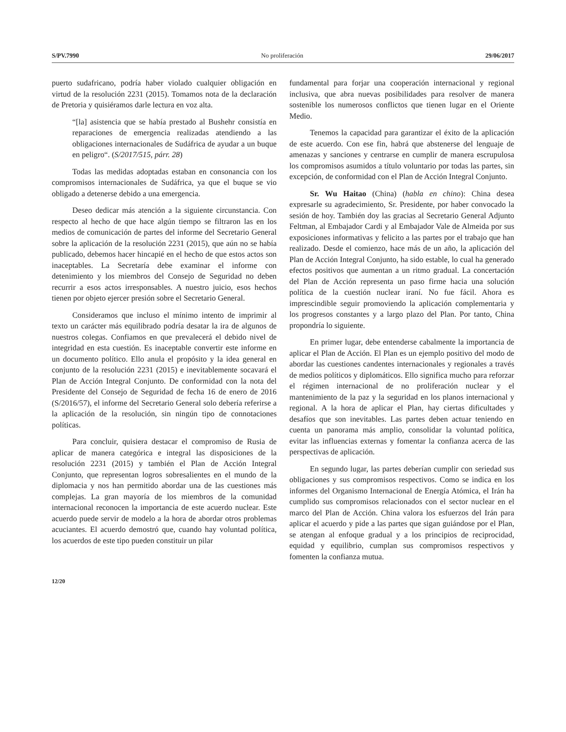S/PV.7990 No proliferación 29/06/2017
puerto sudafricano, podría haber violado cualquier obligación en virtud de la resolución 2231 (2015). Tomamos nota de la declaración de Pretoria y quisiéramos darle lectura en voz alta.
“[la] asistencia que se había prestado al Bushehr consistía en reparaciones de emergencia realizadas atendiendo a las obligaciones internacionales de Sudáfrica de ayudar a un buque en peligro“. (S/2017/515, párr. 28)
Todas las medidas adoptadas estaban en consonancia con los compromisos internacionales de Sudáfrica, ya que el buque se vio obligado a detenerse debido a una emergencia.
Deseo dedicar más atención a la siguiente circunstancia. Con respecto al hecho de que hace algún tiempo se filtraron las en los medios de comunicación de partes del informe del Secretario General sobre la aplicación de la resolución 2231 (2015), que aún no se había publicado, debemos hacer hincapié en el hecho de que estos actos son inaceptables. La Secretaría debe examinar el informe con detenimiento y los miembros del Consejo de Seguridad no deben recurrir a esos actos irresponsables. A nuestro juicio, esos hechos tienen por objeto ejercer presión sobre el Secretario General.
Consideramos que incluso el mínimo intento de imprimir al texto un carácter más equilibrado podría desatar la ira de algunos de nuestros colegas. Confiamos en que prevalecerá el debido nivel de integridad en esta cuestión. Es inaceptable convertir este informe en un documento político. Ello anula el propósito y la idea general en conjunto de la resolución 2231 (2015) e inevitablemente socavará el Plan de Acción Integral Conjunto. De conformidad con la nota del Presidente del Consejo de Seguridad de fecha 16 de enero de 2016 (S/2016/57), el informe del Secretario General solo debería referirse a la aplicación de la resolución, sin ningún tipo de connotaciones políticas.
Para concluir, quisiera destacar el compromiso de Rusia de aplicar de manera categórica e integral las disposiciones de la resolución 2231 (2015) y también el Plan de Acción Integral Conjunto, que representan logros sobresalientes en el mundo de la diplomacia y nos han permitido abordar una de las cuestiones más complejas. La gran mayoría de los miembros de la comunidad internacional reconocen la importancia de este acuerdo nuclear. Este acuerdo puede servir de modelo a la hora de abordar otros problemas acuciantes. El acuerdo demostró que, cuando hay voluntad política, los acuerdos de este tipo pueden constituir un pilar
fundamental para forjar una cooperación internacional y regional inclusiva, que abra nuevas posibilidades para resolver de manera sostenible los numerosos conflictos que tienen lugar en el Oriente Medio.
Tenemos la capacidad para garantizar el éxito de la aplicación de este acuerdo. Con ese fin, habrá que abstenerse del lenguaje de amenazas y sanciones y centrarse en cumplir de manera escrupulosa los compromisos asumidos a título voluntario por todas las partes, sin excepción, de conformidad con el Plan de Acción Integral Conjunto.
Sr. Wu Haitao (China) (habla en chino): China desea expresarle su agradecimiento, Sr. Presidente, por haber convocado la sesión de hoy. También doy las gracias al Secretario General Adjunto Feltman, al Embajador Cardi y al Embajador Vale de Almeida por sus exposiciones informativas y felicito a las partes por el trabajo que han realizado. Desde el comienzo, hace más de un año, la aplicación del Plan de Acción Integral Conjunto, ha sido estable, lo cual ha generado efectos positivos que aumentan a un ritmo gradual. La concertación del Plan de Acción representa un paso firme hacia una solución política de la cuestión nuclear iraní. No fue fácil. Ahora es imprescindible seguir promoviendo la aplicación complementaria y los progresos constantes y a largo plazo del Plan. Por tanto, China propondría lo siguiente.
En primer lugar, debe entenderse cabalmente la importancia de aplicar el Plan de Acción. El Plan es un ejemplo positivo del modo de abordar las cuestiones candentes internacionales y regionales a través de medios políticos y diplomáticos. Ello significa mucho para reforzar el régimen internacional de no proliferación nuclear y el mantenimiento de la paz y la seguridad en los planos internacional y regional. A la hora de aplicar el Plan, hay ciertas dificultades y desafíos que son inevitables. Las partes deben actuar teniendo en cuenta un panorama más amplio, consolidar la voluntad política, evitar las influencias externas y fomentar la confianza acerca de las perspectivas de aplicación.
En segundo lugar, las partes deberían cumplir con seriedad sus obligaciones y sus compromisos respectivos. Como se indica en los informes del Organismo Internacional de Energía Atómica, el Irán ha cumplido sus compromisos relacionados con el sector nuclear en el marco del Plan de Acción. China valora los esfuerzos del Irán para aplicar el acuerdo y pide a las partes que sigan guiándose por el Plan, se atengan al enfoque gradual y a los principios de reciprocidad, equidad y equilibrio, cumplan sus compromisos respectivos y fomenten la confianza mutua.
12/20